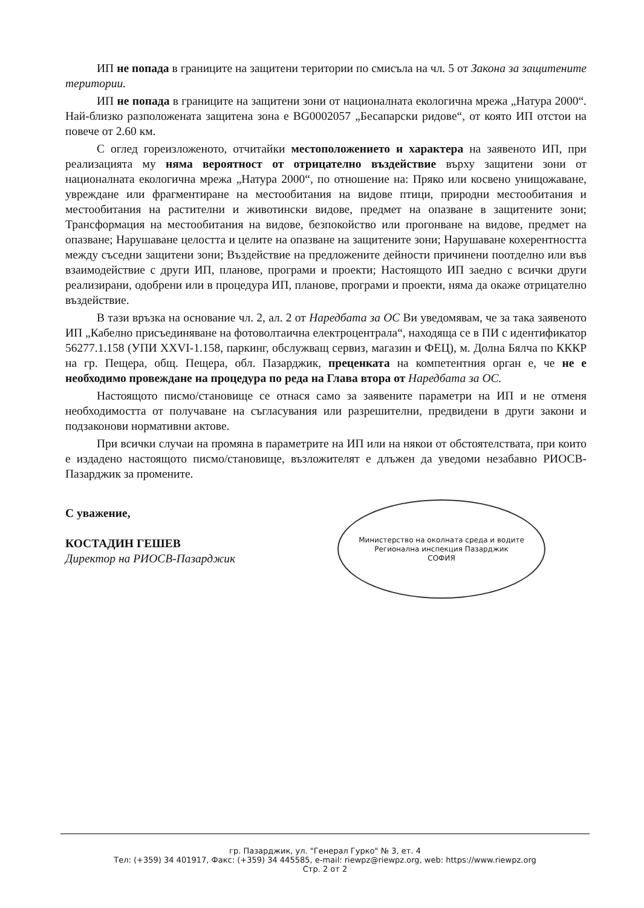ИП не попада в границите на защитени територии по смисъла на чл. 5 от Закона за защитените територии.
ИП не попада в границите на защитени зони от националната екологична мрежа „Натура 2000“. Най-близко разположената защитена зона е BG0002057 „Бесапарски ридове“, от която ИП отстои на повече от 2.60 км.
С оглед гореизложеното, отчитайки местоположението и характера на заявеното ИП, при реализацията му няма вероятност от отрицателно въздействие върху защитени зони от националната екологична мрежа „Натура 2000“, по отношение на: Пряко или косвено унищожаване, увреждане или фрагментиране на местообитания на видове птици, природни местообитания и местообитания на растителни и животински видове, предмет на опазване в защитените зони; Трансформация на местообитания на видове, безпокойство или прогонване на видове, предмет на опазване; Нарушаване целостта и целите на опазване на защитените зони; Нарушаване кохерентността между съседни защитени зони; Въздействие на предложените дейности причинени поотделно или във взаимодействие с други ИП, планове, програми и проекти; Настоящото ИП заедно с всички други реализирани, одобрени или в процедура ИП, планове, програми и проекти, няма да окаже отрицателно въздействие.
В тази връзка на основание чл. 2, ал. 2 от Наредбата за ОС Ви уведомявам, че за така заявеното ИП „Кабелно присъединяване на фотоволтаична електроцентрала“, находяща се в ПИ с идентификатор 56277.1.158 (УПИ XXVI-1.158, паркинг, обслужващ сервиз, магазин и ФЕЦ), м. Долна Бялча по КККР на гр. Пещера, общ. Пещера, обл. Пазарджик, преценката на компетентния орган е, че не е необходимо провеждане на процедура по реда на Глава втора от Наредбата за ОС.
Настоящото писмо/становище се отнася само за заявените параметри на ИП и не отменя необходимостта от получаване на съгласувания или разрешителни, предвидени в други закони и подзаконови нормативни актове.
При всички случаи на промяна в параметрите на ИП или на някои от обстоятелствата, при които е издадено настоящото писмо/становище, възложителят е длъжен да уведоми незабавно РИОСВ-Пазарджик за промените.
С уважение,
КОСТАДИН ГЕШЕВ
Директор на РИОСВ-Пазарджик
Министерство на околната среда и водите
Регионална инспекция Пазарджик
СОФИЯ
гр. Пазарджик, ул. "Генерал Гурко" № 3, ет. 4
Тел: (+359) 34 401917, Факс: (+359) 34 445585, e-mail: riewpz@riewpz.org, web: https://www.riewpz.org
Стр. 2 от 2